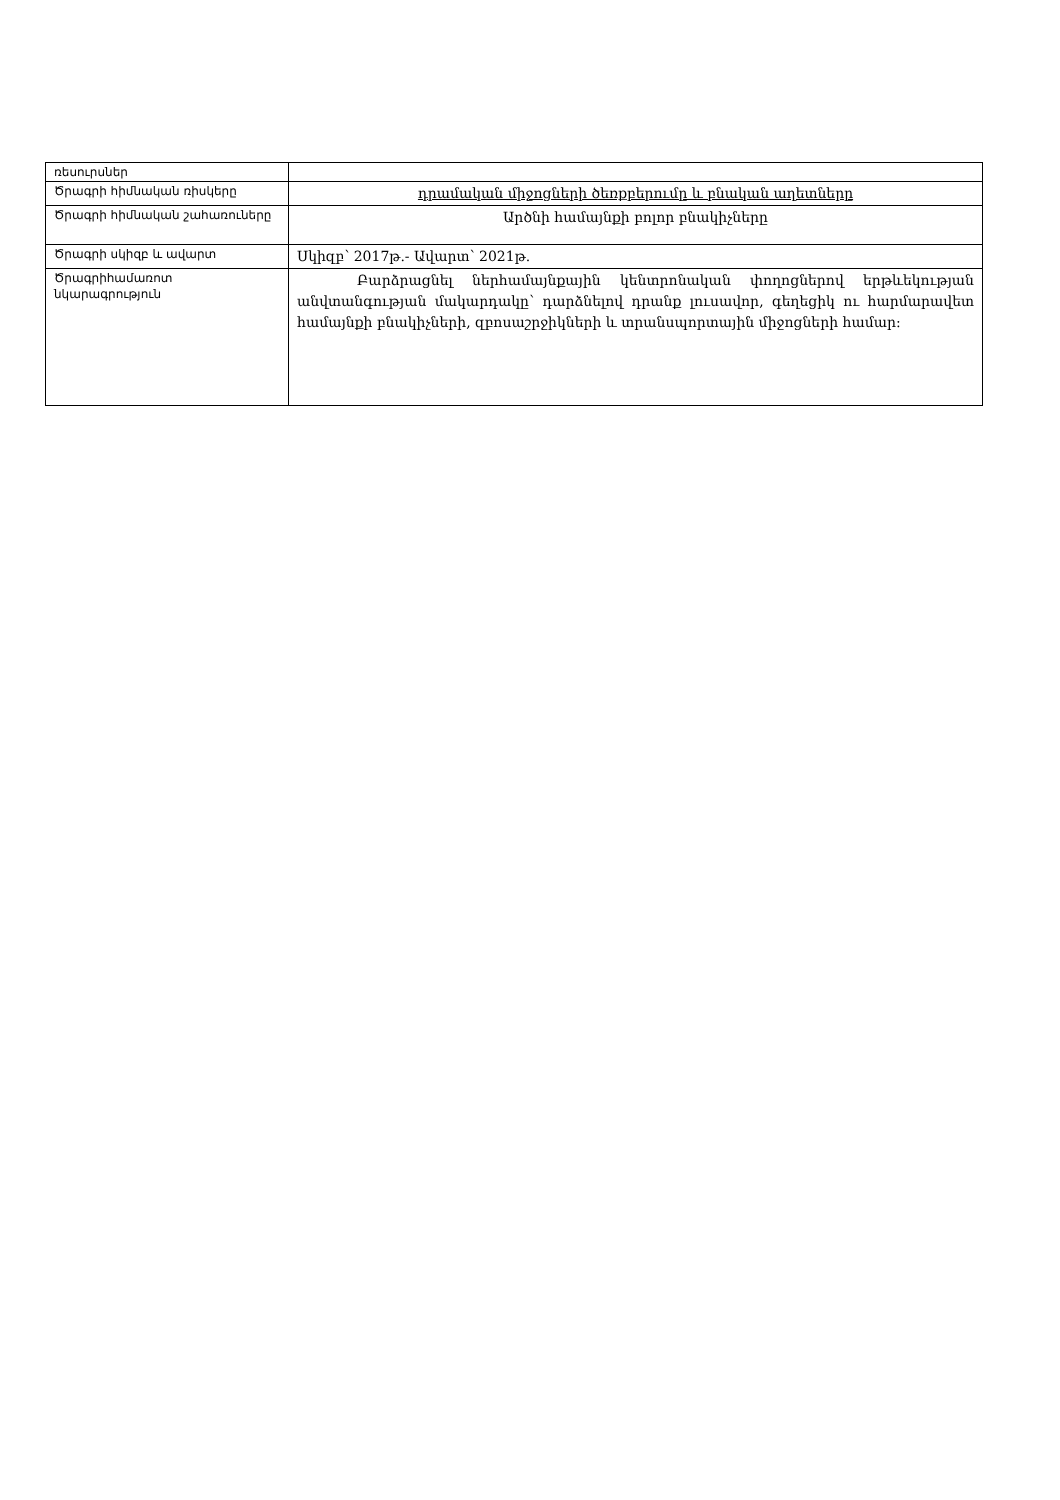| ռեսուրսներ | |
| Ծրագրի հիմնական ռիսկերը | դրամական միջոցների ծեռքբերումը և բնական աղետները |
| Ծրագրի հիմնական շահառուները | Արծնի համայնքի բոլոր բնակիչները |
| Ծրագրի սկիզբ և ավարտ | Սկիզբ՝ 2017թ.- Ավարտ՝ 2021թ. |
| Ծրագրիհամառոտ նկարագրություն | Բարձրացնել ներհամայնքային կենտրոնական փողոցներով երթևեկության անվտանգության մակարդակը՝ դարձնելով դրանք լուսավոր, գեղեցիկ ու հարմարավետ համայնքի բնակիչների, զբոսաշրջիկների և տրանսպորտային միջոցների համար: |